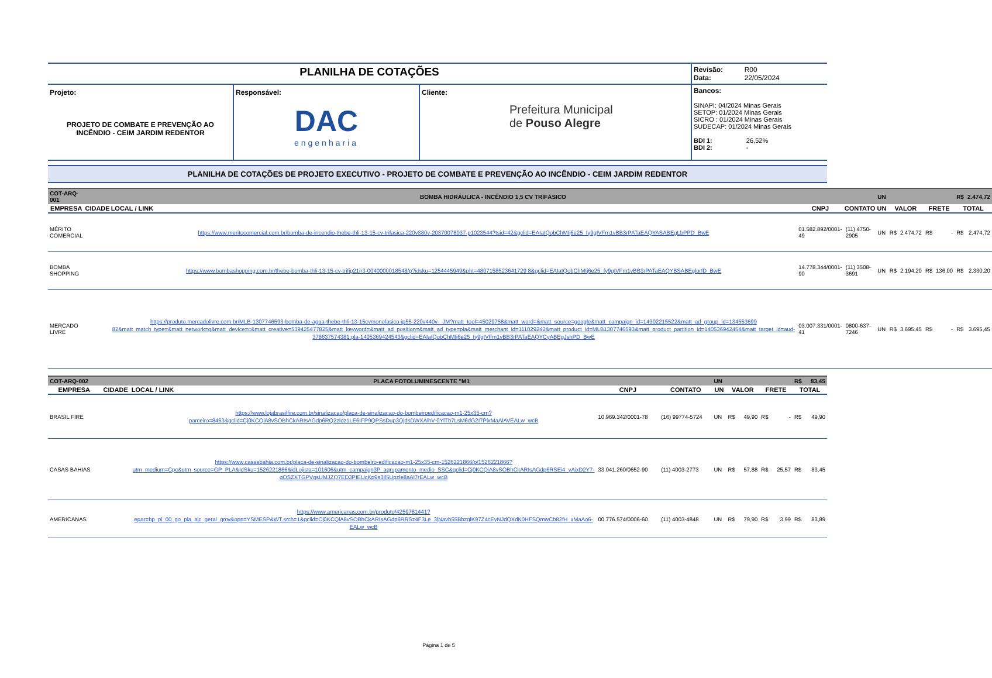| PLANILHA DE COTAÇÕES | | | Revisão: R00 Data: 22/05/2024 |
| Projeto: PROJETO DE COMBATE E PREVENÇÃO AO INCÊNDIO - CEIM JARDIM REDENTOR | Responsável: DAC engenharia | Cliente: Prefeitura Municipal de Pouso Alegre | Bancos: SINAPI: 04/2024 Minas Gerais SETOP: 01/2024 Minas Gerais SICRO : 01/2024 Minas Gerais SUDECAP: 01/2024 Minas Gerais BDI 1: 26,52% BDI 2: - |
PLANILHA DE COTAÇÕES DE PROJETO EXECUTIVO - PROJETO DE COMBATE E PREVENÇÃO AO INCÊNDIO - CEIM JARDIM REDENTOR
| COT-ARQ-001 | | BOMBA HIDRÁULICA - INCÊNDIO 1,5 CV TRIFÁSICO | | | UN | | | | | R$ | 2.474,72 |
| EMPRESA | CIDADE | LOCAL / LINK | CNPJ | CONTATO | UN | VALOR | | FRETE | | TOTAL | |
| MÉRITO COMERCIAL | | https://www.meritocomercial.com.br/bomba-de-incendio-thebe-thli-13-15-cv-trifasica-220v380v-20370078037-p1023544?tsid=42&gclid=EAIaIQobChMIj6e25_fy9gIVFm1vBB3rPATaEAQYASABEgLbPPD_BwE | 01.582.892/0001-49 | (11) 4750-2905 | UN | R$ | 2.474,72 | R$ | - | R$ | 2.474,72 |
| BOMBA SHOPPING | | https://www.bombashopping.com.br/thebe-bomba-thli-13-15-cv-trifip21ir3-0040000018548/p?idsku=1254445949&pht=4807158523641729 8&gclid=EAIaIQobChMIj6e25_fy9gIVFm1vBB3rPATaEAQYBSABEglorfD_BwE | 14.778.344/0001-90 | (11) 3508-3691 | UN | R$ | 2.194,20 | R$ | 136,00 | R$ | 2.330,20 |
| MERCADO LIVRE | | https://produto.mercadolivre.com.br/MLB-1307746593-bomba-de-agua-thebe-thli-13-15cvmonofasico-ip55-220v440v-_JM?matt_tool=45029758&matt_word=&matt_source=google&matt_campaign_id=14302215522&matt_ad_group_id=134553699 82&matt_match_type=&matt_network=g&matt_device=c&matt_creative=539425477825&matt_keyword=&matt_ad_position=&matt_ad_type=pla&matt_merchant_id=111029242&matt_product_id=MLB1307746593&matt_product_partition_id=140536942454&matt_target_id=aud-378637574381:pla-1405369424543&gclid=EAIaIQobChMIj6e25_fy9gIVFm1vBB3rPATaEAQYCyABEgJshPD_BwE | 03.007.331/0001-41 | 0800-637-7246 | UN | R$ | 3.695,45 | R$ | - | R$ | 3.695,45 |
| COT-ARQ-002 | | PLACA FOTOLUMINESCENTE "M1 | | | UN | | | | | R$ | 83,45 |
| EMPRESA | CIDADE | LOCAL / LINK | CNPJ | CONTATO | UN | VALOR | | FRETE | | TOTAL | |
| BRASIL FIRE | | https://www.lojabrasilfire.com.br/sinalizacao/placa-de-sinalizacao-do-bombeiroedificacao-m1-25x35-cm?parceiro=8463&gclid=Cj0KCQiA8vSOBhCkARIsAGdp6RQ2zldz1LE6IFP9QPSsDup3QjdsDWXAlhV-0YlTb7LsM6dG2I7PlxMaAlAVEALw_wcB | 10.969.342/0001-78 | (16) 99774-5724 | UN | R$ | 49,90 | R$ | - | R$ | 49,90 |
| CASAS BAHIAS | | https://www.casasbahia.com.br/placa-de-sinalizacao-do-bombeiro-edificacao-m1-25x35-cm-1526221866/p/1526221866?utm_medium=Cpc&utm_source=GP_PLA&IdSku=1526221866&idLojista=101606&utm_campaign3P_agrupamento_medio_SSC&gclid=Cj0KCQiA8vSOBhCkARIsAGdp6RSEi4_yAixD2Y7-qOSZXTGPVqsUMJZQ7ED3PIEUcKp9s3Il5Upzle8aAi7rEALw_wcB | 33.041.260/0652-90 | (11) 4003-2773 | UN | R$ | 57,88 | R$ | 25,57 | R$ | 83,45 |
| AMERICANAS | | https://www.americanas.com.br/produto/4259781441?epar=bp_pl_00_go_pla_aic_geral_gmv&opn=YSMESP&WT.srch=1&gclid=Cj0KCQiA8vSOBhCkARIsAGdp6RRSz4F3Le_3jNavb55BbzglK97Z4cEyNJdQXdK0HFSQmwCb82fH_xMaAo6-EALw_wcB | 00.776.574/0006-60 | (11) 4003-4848 | UN | R$ | 79,90 | R$ | 3,99 | R$ | 83,89 |
Página 1 de 5